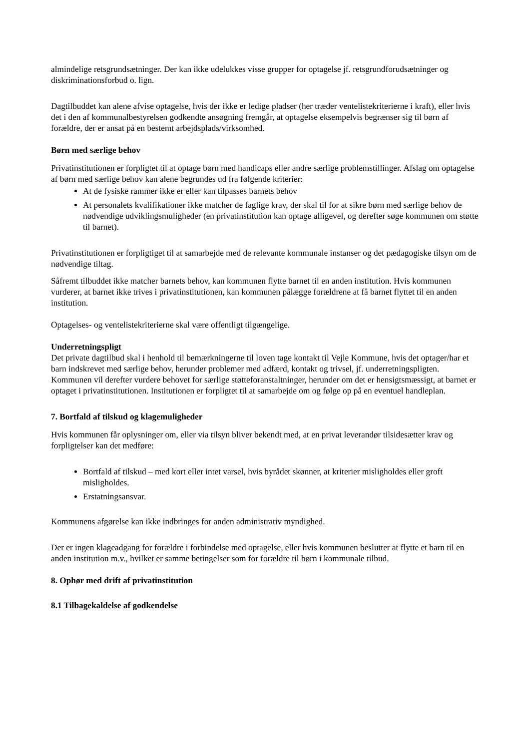almindelige retsgrundsætninger. Der kan ikke udelukkes visse grupper for optagelse jf. retsgrundforudsætninger og diskriminationsforbud o. lign.
Dagtilbuddet kan alene afvise optagelse, hvis der ikke er ledige pladser (her træder ventelistekriterierne i kraft), eller hvis det i den af kommunalbestyrelsen godkendte ansøgning fremgår, at optagelse eksempelvis begrænser sig til børn af forældre, der er ansat på en bestemt arbejdsplads/virksomhed.
Børn med særlige behov
Privatinstitutionen er forpligtet til at optage børn med handicaps eller andre særlige problemstillinger. Afslag om optagelse af børn med særlige behov kan alene begrundes ud fra følgende kriterier:
At de fysiske rammer ikke er eller kan tilpasses barnets behov
At personalets kvalifikationer ikke matcher de faglige krav, der skal til for at sikre børn med særlige behov de nødvendige udviklingsmuligheder (en privatinstitution kan optage alligevel, og derefter søge kommunen om støtte til barnet).
Privatinstitutionen er forpligtiget til at samarbejde med de relevante kommunale instanser og det pædagogiske tilsyn om de nødvendige tiltag.
Såfremt tilbuddet ikke matcher barnets behov, kan kommunen flytte barnet til en anden institution. Hvis kommunen vurderer, at barnet ikke trives i privatinstitutionen, kan kommunen pålægge forældrene at få barnet flyttet til en anden institution.
Optagelses- og ventelistekriterierne skal være offentligt tilgængelige.
Underretningspligt
Det private dagtilbud skal i henhold til bemærkningerne til loven tage kontakt til Vejle Kommune, hvis det optager/har et barn indskrevet med særlige behov, herunder problemer med adfærd, kontakt og trivsel, jf. underretningspligten. Kommunen vil derefter vurdere behovet for særlige støtteforanstaltninger, herunder om det er hensigtsmæssigt, at barnet er optaget i privatinstitutionen. Institutionen er forpligtet til at samarbejde om og følge op på en eventuel handleplan.
7. Bortfald af tilskud og klagemuligheder
Hvis kommunen får oplysninger om, eller via tilsyn bliver bekendt med, at en privat leverandør tilsidesætter krav og forpligtelser kan det medføre:
Bortfald af tilskud – med kort eller intet varsel, hvis byrådet skønner, at kriterier misligholdes eller groft misligholdes.
Erstatningsansvar.
Kommunens afgørelse kan ikke indbringes for anden administrativ myndighed.
Der er ingen klageadgang for forældre i forbindelse med optagelse, eller hvis kommunen beslutter at flytte et barn til en anden institution m.v., hvilket er samme betingelser som for forældre til børn i kommunale tilbud.
8. Ophør med drift af privatinstitution
8.1 Tilbagekaldelse af godkendelse